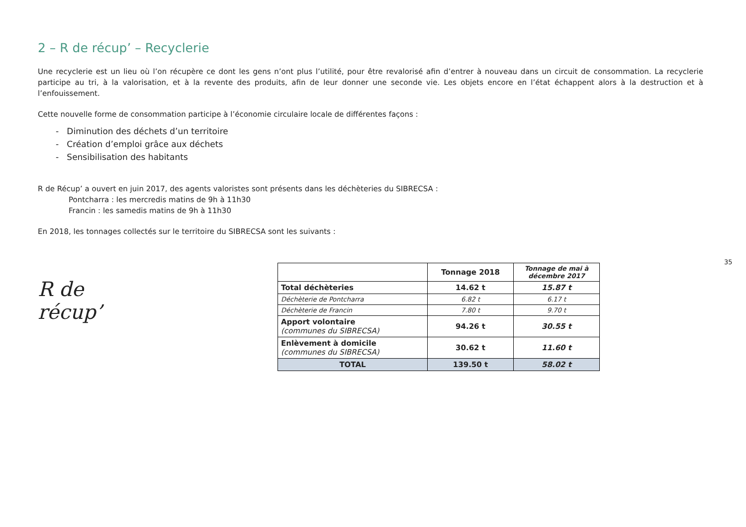2 – R de récup’ – Recyclerie
Une recyclerie est un lieu où l’on récupère ce dont les gens n’ont plus l’utilité, pour être revalorisé afin d’entrer à nouveau dans un circuit de consommation. La recyclerie participe au tri, à la valorisation, et à la revente des produits, afin de leur donner une seconde vie. Les objets encore en l’état échappent alors à la destruction et à l’enfouissement.
Cette nouvelle forme de consommation participe à l’économie circulaire locale de différentes façons :
- Diminution des déchets d’un territoire
- Création d’emploi grâce aux déchets
- Sensibilisation des habitants
R de Récup’ a ouvert en juin 2017, des agents valoristes sont présents dans les déchèteries du SIBRECSA :
Pontcharra : les mercredis matins de 9h à 11h30
Francin : les samedis matins de 9h à 11h30
En 2018, les tonnages collectés sur le territoire du SIBRECSA sont les suivants :
R de récup’
| | Tonnage 2018 | Tonnage de mai à décembre 2017 |
| --- | --- | --- |
| Total déchèteries | 14.62 t | 15.87 t |
| Déchèterie de Pontcharra | 6.82 t | 6.17 t |
| Déchèterie de Francin | 7.80 t | 9.70 t |
| Apport volontaire (communes du SIBRECSA) | 94.26 t | 30.55 t |
| Enlèvement à domicile (communes du SIBRECSA) | 30.62 t | 11.60 t |
| TOTAL | 139.50 t | 58.02 t |
35